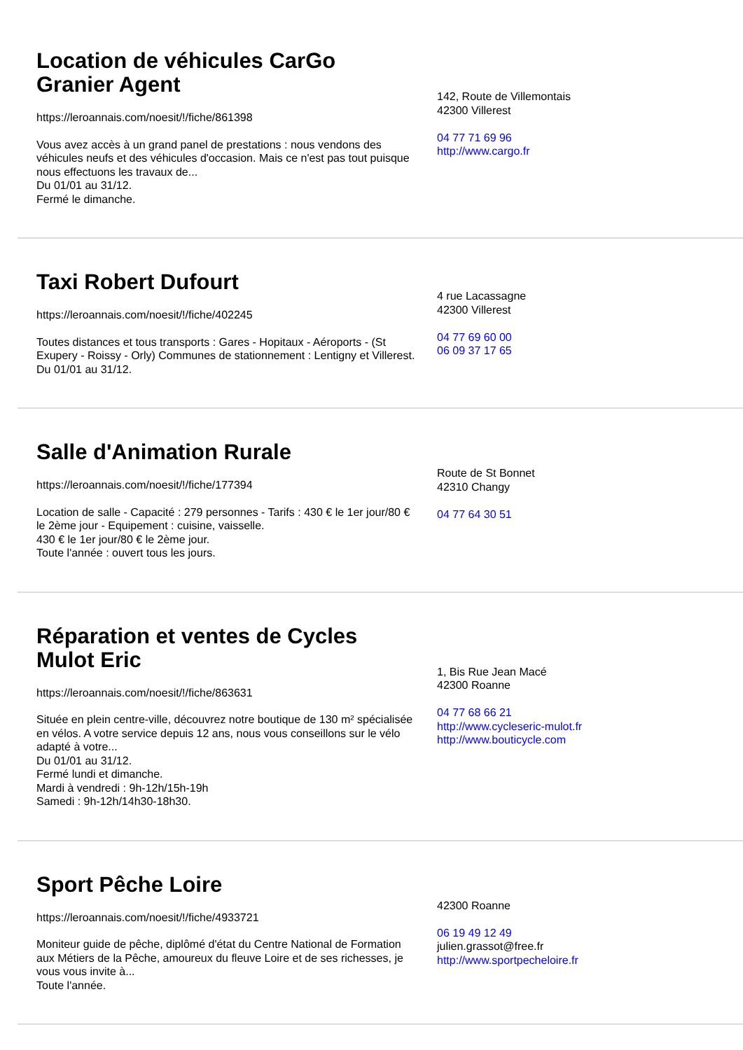Location de véhicules CarGo Granier Agent
https://leroannais.com/noesit/!/fiche/861398
Vous avez accès à un grand panel de prestations : nous vendons des véhicules neufs et des véhicules d'occasion. Mais ce n'est pas tout puisque nous effectuons les travaux de...
Du 01/01 au 31/12.
Fermé le dimanche.
142, Route de Villemontais
42300 Villerest
04 77 71 69 96
http://www.cargo.fr
Taxi Robert Dufourt
https://leroannais.com/noesit/!/fiche/402245
Toutes distances et tous transports : Gares - Hopitaux - Aéroports - (St Exupery - Roissy - Orly) Communes de stationnement : Lentigny et Villerest.
Du 01/01 au 31/12.
4 rue Lacassagne
42300 Villerest
04 77 69 60 00
06 09 37 17 65
Salle d'Animation Rurale
https://leroannais.com/noesit/!/fiche/177394
Location de salle - Capacité : 279 personnes - Tarifs : 430 € le 1er jour/80 € le 2ème jour - Equipement : cuisine, vaisselle.
430 € le 1er jour/80 € le 2ème jour.
Toute l'année : ouvert tous les jours.
Route de St Bonnet
42310 Changy
04 77 64 30 51
Réparation et ventes de Cycles Mulot Eric
https://leroannais.com/noesit/!/fiche/863631
Située en plein centre-ville, découvrez notre boutique de 130 m² spécialisée en vélos. A votre service depuis 12 ans, nous vous conseillons sur le vélo adapté à votre...
Du 01/01 au 31/12.
Fermé lundi et dimanche.
Mardi à vendredi : 9h-12h/15h-19h
Samedi : 9h-12h/14h30-18h30.
1, Bis Rue Jean Macé
42300 Roanne
04 77 68 66 21
http://www.cycleseric-mulot.fr
http://www.bouticycle.com
Sport Pêche Loire
https://leroannais.com/noesit/!/fiche/4933721
Moniteur guide de pêche, diplômé d'état du Centre National de Formation aux Métiers de la Pêche, amoureux du fleuve Loire et de ses richesses, je vous vous invite à...
Toute l'année.
42300 Roanne
06 19 49 12 49
julien.grassot@free.fr
http://www.sportpecheloire.fr